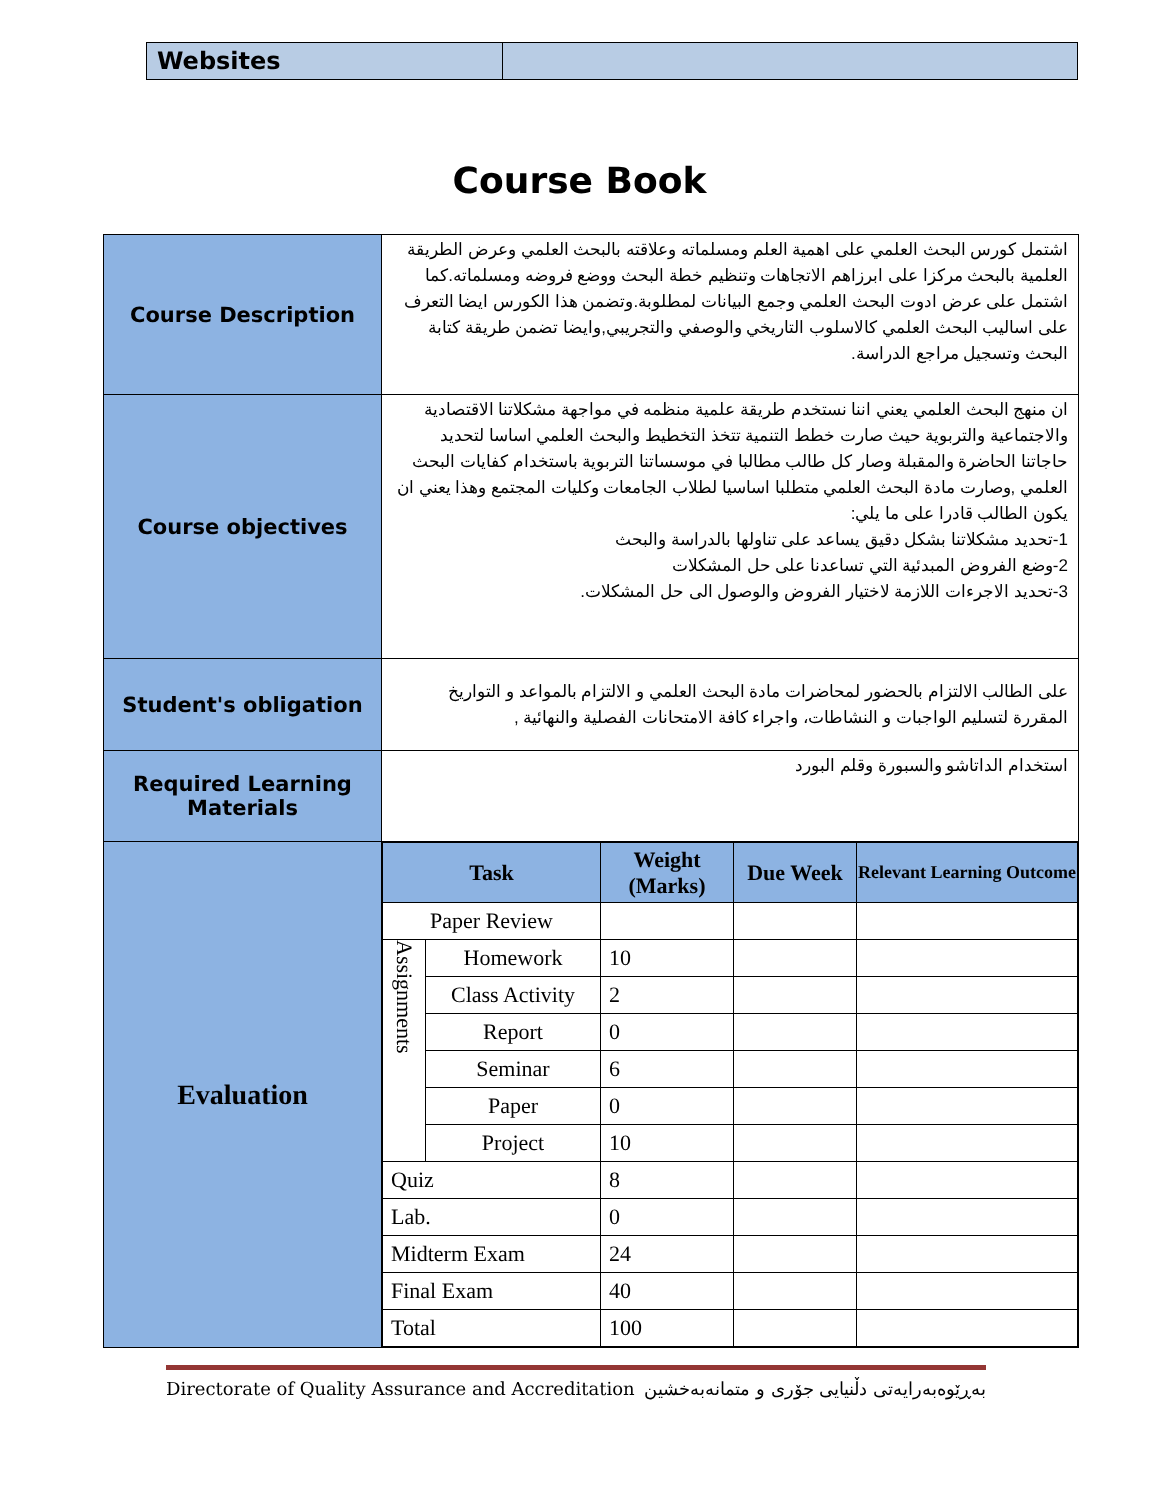| Websites | |
Course Book
| Course Description | اشتمل كورس البحث العلمي على اهمية العلم ومسلماته وعلاقته بالبحث العلمي وعرض الطريقة العلمية بالبحث مركزا على ابرزاهم الاتجاهات وتنظيم خطة البحث ووضع فروضه ومسلماته.كما اشتمل على عرض ادوت البحث العلمي وجمع البيانات لمطلوبة.وتضمن هذا الكورس ايضا التعرف على اساليب البحث العلمي كالاسلوب التاريخي والوصفي والتجريبي,وايضا تضمن طريقة كتابة البحث وتسجيل مراجع الدراسة. |
| Course objectives | ان منهج البحث العلمي يعني اننا نستخدم طريقة علمية منظمه في مواجهة مشكلاتنا الاقتصادية والاجتماعية والتربوية حيث صارت خطط التنمية تتخذ التخطيط والبحث العلمي اساسا لتحديد حاجاتنا الحاضرة والمقبلة وصار كل طالب مطالبا في موسساتنا التربوية باستخدام كفايات البحث العلمي ,وصارت مادة البحث العلمي متطلبا اساسيا لطلاب الجامعات وكليات المجتمع وهذا يعني ان يكون الطالب قادرا على ما يلي: 1-تحديد مشكلاتنا بشكل دقيق يساعد على تناولها بالدراسة والبحث 2-وضع الفروض المبدئية التي تساعدنا على حل المشكلات 3-تحديد الاجرءات اللازمة لاختيار الفروض والوصول الى حل المشكلات. |
| Student's obligation | على الطالب الالتزام بالحضور لمحاضرات مادة البحث العلمي و الالتزام بالمواعد و التواريخ المقررة لتسليم الواجبات و النشاطات، واجراء كافة الامتحانات الفصلية والنهائية , |
| Required Learning Materials | استخدام الداتاشو والسبورة وقلم البورد |
| Evaluation | / Task / / Weight (Marks) / Due Week / Relevant Learning Outcome / / --- / --- / --- / --- / --- / / Paper Review / / / / / / Assignments / Homework / 10 / / / / / Class Activity / 2 / / / / / Report / 0 / / / / / Seminar / 6 / / / / / Paper / 0 / / / / / Project / 10 / / / / Quiz / / 8 / / / / Lab. / / 0 / / / / Midterm Exam / / 24 / / / / Final Exam / / 40 / / / / Total / / 100 / / / |
Directorate of Quality Assurance and Accreditation بەڕێوەبەرایەتی دڵنیایی جۆری و متمانەبەخشین